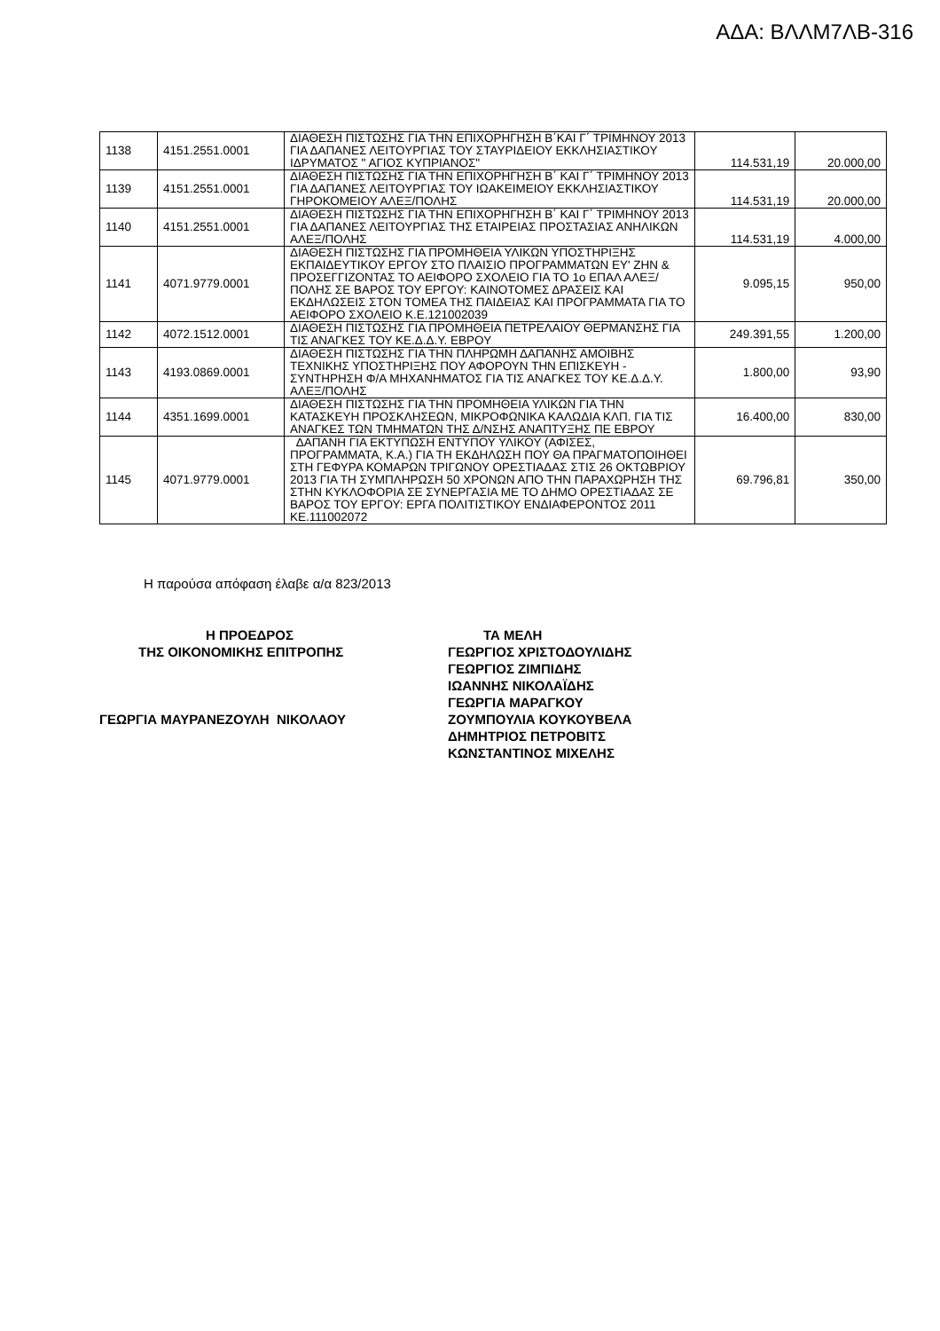ΑΔΑ: ΒΛΛΜ7ΛΒ-316
| 1138 | 4151.2551.0001 | ΔΙΑΘΕΣΗ ΠΙΣΤΩΣΗΣ ΓΙΑ ΤΗΝ ΕΠΙΧΟΡΗΓΗΣΗ Β΄ΚΑΙ Γ΄ ΤΡΙΜΗΝΟΥ 2013 ΓΙΑ ΔΑΠΑΝΕΣ ΛΕΙΤΟΥΡΓΙΑΣ ΤΟΥ ΣΤΑΥΡΙΔΕΙΟΥ ΕΚΚΛΗΣΙΑΣΤΙΚΟΥ ΙΔΡΥΜΑΤΟΣ " ΑΓΙΟΣ ΚΥΠΡΙΑΝΟΣ" | 114.531,19 | 20.000,00 |
| 1139 | 4151.2551.0001 | ΔΙΑΘΕΣΗ ΠΙΣΤΩΣΗΣ ΓΙΑ ΤΗΝ ΕΠΙΧΟΡΗΓΗΣΗ Β΄ ΚΑΙ Γ΄ ΤΡΙΜΗΝΟΥ 2013 ΓΙΑ ΔΑΠΑΝΕΣ ΛΕΙΤΟΥΡΓΙΑΣ ΤΟΥ ΙΩΑΚΕΙΜΕΙΟΥ ΕΚΚΛΗΣΙΑΣΤΙΚΟΥ ΓΗΡΟΚΟΜΕΙΟΥ ΑΛΕΞ/ΠΟΛΗΣ | 114.531,19 | 20.000,00 |
| 1140 | 4151.2551.0001 | ΔΙΑΘΕΣΗ ΠΙΣΤΩΣΗΣ ΓΙΑ ΤΗΝ ΕΠΙΧΟΡΗΓΗΣΗ Β΄ ΚΑΙ Γ΄ ΤΡΙΜΗΝΟΥ 2013 ΓΙΑ ΔΑΠΑΝΕΣ ΛΕΙΤΟΥΡΓΙΑΣ ΤΗΣ ΕΤΑΙΡΕΙΑΣ ΠΡΟΣΤΑΣΙΑΣ ΑΝΗΛΙΚΩΝ ΑΛΕΞ/ΠΟΛΗΣ | 114.531,19 | 4.000,00 |
| 1141 | 4071.9779.0001 | ΔΙΑΘΕΣΗ ΠΙΣΤΩΣΗΣ ΓΙΑ ΠΡΟΜΗΘΕΙΑ ΥΛΙΚΩΝ ΥΠΟΣΤΗΡΙΞΗΣ ΕΚΠΑΙΔΕΥΤΙΚΟΥ ΕΡΓΟΥ ΣΤΟ ΠΛΑΙΣΙΟ ΠΡΟΓΡΑΜΜΑΤΩΝ ΕΥ' ΖΗΝ & ΠΡΟΣΕΓΓΙΖΟΝΤΑΣ ΤΟ ΑΕΙΦΟΡΟ ΣΧΟΛΕΙΟ ΓΙΑ ΤΟ 1ο ΕΠΑΛ ΑΛΕΞ/ΠΟΛΗΣ ΣΕ ΒΑΡΟΣ ΤΟΥ ΕΡΓΟΥ: ΚΑΙΝΟΤΟΜΕΣ ΔΡΑΣΕΙΣ ΚΑΙ ΕΚΔΗΛΩΣΕΙΣ ΣΤΟΝ ΤΟΜΕΑ ΤΗΣ ΠΑΙΔΕΙΑΣ ΚΑΙ ΠΡΟΓΡΑΜΜΑΤΑ ΓΙΑ ΤΟ ΑΕΙΦΟΡΟ ΣΧΟΛΕΙΟ Κ.Ε.121002039 | 9.095,15 | 950,00 |
| 1142 | 4072.1512.0001 | ΔΙΑΘΕΣΗ ΠΙΣΤΩΣΗΣ ΓΙΑ ΠΡΟΜΗΘΕΙΑ ΠΕΤΡΕΛΑΙΟΥ ΘΕΡΜΑΝΣΗΣ ΓΙΑ ΤΙΣ ΑΝΑΓΚΕΣ ΤΟΥ ΚΕ.Δ.Δ.Υ. ΕΒΡΟΥ | 249.391,55 | 1.200,00 |
| 1143 | 4193.0869.0001 | ΔΙΑΘΕΣΗ ΠΙΣΤΩΣΗΣ ΓΙΑ ΤΗΝ ΠΛΗΡΩΜΗ ΔΑΠΑΝΗΣ ΑΜΟΙΒΗΣ ΤΕΧΝΙΚΗΣ ΥΠΟΣΤΗΡΙΞΗΣ ΠΟΥ ΑΦΟΡΟΥΝ ΤΗΝ ΕΠΙΣΚΕΥΗ - ΣΥΝΤΗΡΗΣΗ Φ/Α ΜΗΧΑΝΗΜΑΤΟΣ ΓΙΑ ΤΙΣ ΑΝΑΓΚΕΣ ΤΟΥ ΚΕ.Δ.Δ.Υ. ΑΛΕΞ/ΠΟΛΗΣ | 1.800,00 | 93,90 |
| 1144 | 4351.1699.0001 | ΔΙΑΘΕΣΗ ΠΙΣΤΩΣΗΣ ΓΙΑ ΤΗΝ ΠΡΟΜΗΘΕΙΑ ΥΛΙΚΩΝ ΓΙΑ ΤΗΝ ΚΑΤΑΣΚΕΥΗ ΠΡΟΣΚΛΗΣΕΩΝ, ΜΙΚΡΟΦΩΝΙΚΑ ΚΑΛΩΔΙΑ ΚΛΠ. ΓΙΑ ΤΙΣ ΑΝΑΓΚΕΣ ΤΩΝ ΤΜΗΜΑΤΩΝ ΤΗΣ Δ/ΝΣΗΣ ΑΝΑΠΤΥΞΗΣ ΠΕ ΕΒΡΟΥ | 16.400,00 | 830,00 |
| 1145 | 4071.9779.0001 | ΔΑΠΑΝΗ ΓΙΑ ΕΚΤΥΠΩΣΗ ΕΝΤΥΠΟΥ ΥΛΙΚΟΥ (ΑΦΙΣΕΣ, ΠΡΟΓΡΑΜΜΑΤΑ, Κ.Α.) ΓΙΑ ΤΗ ΕΚΔΗΛΩΣΗ ΠΟΥ ΘΑ ΠΡΑΓΜΑΤΟΠΟΙΗΘΕΙ ΣΤΗ ΓΕΦΥΡΑ ΚΟΜΑΡΩΝ ΤΡΙΓΩΝΟΥ ΟΡΕΣΤΙΑΔΑΣ ΣΤΙΣ 26 ΟΚΤΩΒΡΙΟΥ 2013 ΓΙΑ ΤΗ ΣΥΜΠΛΗΡΩΣΗ 50 ΧΡΟΝΩΝ ΑΠΟ ΤΗΝ ΠΑΡΑΧΩΡΗΣΗ ΤΗΣ ΣΤΗΝ ΚΥΚΛΟΦΟΡΙΑ ΣΕ ΣΥΝΕΡΓΑΣΙΑ ΜΕ ΤΟ ΔΗΜΟ ΟΡΕΣΤΙΑΔΑΣ ΣΕ ΒΑΡΟΣ ΤΟΥ ΕΡΓΟΥ: ΕΡΓΑ ΠΟΛΙΤΙΣΤΙΚΟΥ ΕΝΔΙΑΦΕΡΟΝΤΟΣ 2011 ΚΕ.111002072 | 69.796,81 | 350,00 |
Η παρούσα απόφαση έλαβε α/α 823/2013
Η ΠΡΟΕΔΡΟΣ
ΤΗΣ ΟΙΚΟΝΟΜΙΚΗΣ ΕΠΙΤΡΟΠΗΣ
ΓΕΩΡΓΙΑ ΜΑΥΡΑΝΕΖΟΥΛΗ ΝΙΚΟΛΑΟΥ
ΤΑ ΜΕΛΗ
ΓΕΩΡΓΙΟΣ ΧΡΙΣΤΟΔΟΥΛΙΔΗΣ
ΓΕΩΡΓΙΟΣ ΖΙΜΠΙΔΗΣ
ΙΩΑΝΝΗΣ ΝΙΚΟΛΑΪΔΗΣ
ΓΕΩΡΓΙΑ ΜΑΡΑΓΚΟΥ
ΖΟΥΜΠΟΥΛΙΑ ΚΟΥΚΟΥΒΕΛΑ
ΔΗΜΗΤΡΙΟΣ ΠΕΤΡΟΒΙΤΣ
ΚΩΝΣΤΑΝΤΙΝΟΣ ΜΙΧΕΛΗΣ